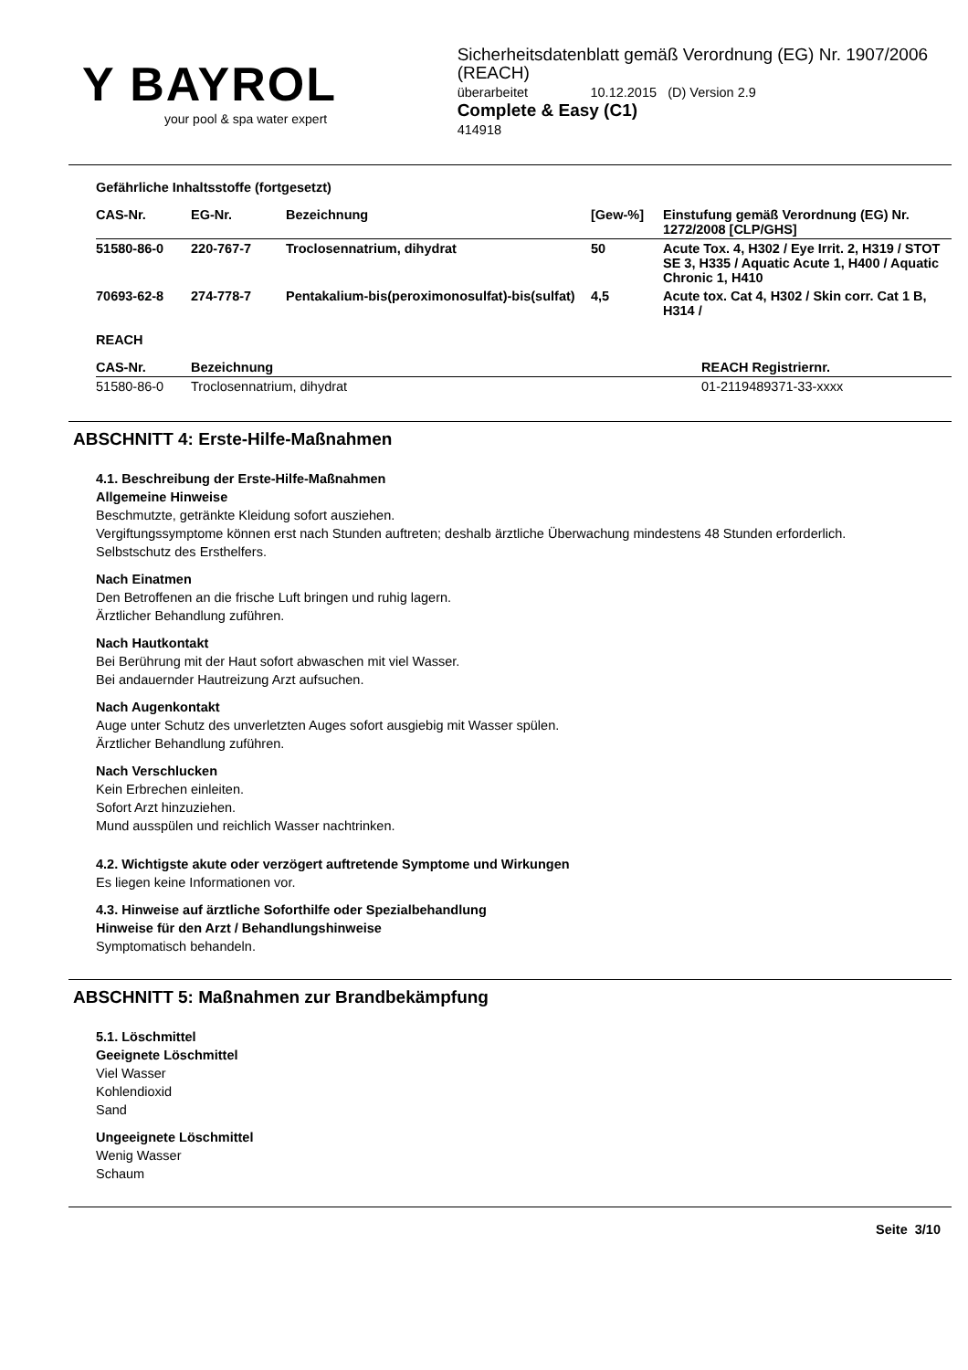Y BAYROL
your pool & spa water expert
Sicherheitsdatenblatt gemäß Verordnung (EG) Nr. 1907/2006 (REACH)
überarbeitet 10.12.2015 (D) Version 2.9
Complete & Easy (C1)
414918
Gefährliche Inhaltsstoffe (fortgesetzt)
| CAS-Nr. | EG-Nr. | Bezeichnung | [Gew-%] | Einstufung gemäß Verordnung (EG) Nr. 1272/2008 [CLP/GHS] |
| --- | --- | --- | --- | --- |
| 51580-86-0 | 220-767-7 | Troclosennatrium, dihydrat | 50 | Acute Tox. 4, H302 / Eye Irrit. 2, H319 / STOT SE 3, H335 / Aquatic Acute 1, H400 / Aquatic Chronic 1, H410 |
| 70693-62-8 | 274-778-7 | Pentakalium-bis(peroximonosulfat)-bis(sulfat) | 4,5 | Acute tox. Cat 4, H302 / Skin corr. Cat 1 B, H314 / |
REACH
| CAS-Nr. | Bezeichnung | REACH Registriernr. |
| --- | --- | --- |
| 51580-86-0 | Troclosennatrium, dihydrat | 01-2119489371-33-xxxx |
ABSCHNITT 4: Erste-Hilfe-Maßnahmen
4.1. Beschreibung der Erste-Hilfe-Maßnahmen
Allgemeine Hinweise
Beschmutzte, getränkte Kleidung sofort ausziehen.
Vergiftungssymptome können erst nach Stunden auftreten; deshalb ärztliche Überwachung mindestens 48 Stunden erforderlich.
Selbstschutz des Ersthelfers.
Nach Einatmen
Den Betroffenen an die frische Luft bringen und ruhig lagern.
Ärztlicher Behandlung zuführen.
Nach Hautkontakt
Bei Berührung mit der Haut sofort abwaschen mit viel Wasser.
Bei andauernder Hautreizung Arzt aufsuchen.
Nach Augenkontakt
Auge unter Schutz des unverletzten Auges sofort ausgiebig mit Wasser spülen.
Ärztlicher Behandlung zuführen.
Nach Verschlucken
Kein Erbrechen einleiten.
Sofort Arzt hinzuziehen.
Mund ausspülen und reichlich Wasser nachtrinken.
4.2. Wichtigste akute oder verzögert auftretende Symptome und Wirkungen
Es liegen keine Informationen vor.
4.3. Hinweise auf ärztliche Soforthilfe oder Spezialbehandlung
Hinweise für den Arzt / Behandlungshinweise
Symptomatisch behandeln.
ABSCHNITT 5: Maßnahmen zur Brandbekämpfung
5.1. Löschmittel
Geeignete Löschmittel
Viel Wasser
Kohlendioxid
Sand
Ungeeignete Löschmittel
Wenig Wasser
Schaum
Seite 3/10